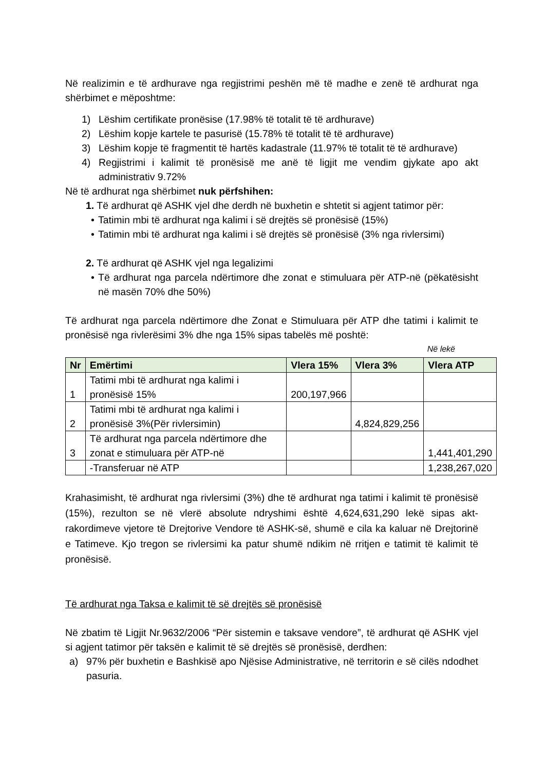Në realizimin e të ardhurave nga regjistrimi peshën më të madhe e zenë të ardhurat nga shërbimet e mëposhtme:
1) Lëshim certifikate pronësise (17.98% të totalit të të ardhurave)
2) Lëshim kopje kartele te pasurisë (15.78% të totalit të të ardhurave)
3) Lëshim kopje të fragmentit të hartës kadastrale (11.97% të totalit të të ardhurave)
4) Regjistrimi i kalimit të pronësisë me anë të ligjit me vendim gjykate apo akt administrativ 9.72%
Në të ardhurat nga shërbimet nuk përfshihen:
1. Të ardhurat që ASHK vjel dhe derdh në buxhetin e shtetit si agjent tatimor për:
• Tatimin mbi të ardhurat nga kalimi i së drejtës së pronësisë (15%)
• Tatimin mbi të ardhurat nga kalimi i së drejtës së pronësisë (3% nga rivlersimi)
2. Të ardhurat që ASHK vjel nga legalizimi
• Të ardhurat nga parcela ndërtimore dhe zonat e stimuluara për ATP-në (pëkatësisht në masën 70% dhe 50%)
Të ardhurat nga parcela ndërtimore dhe Zonat e Stimuluara për ATP dhe tatimi i kalimit te pronësisë nga rivlerësimi 3% dhe nga 15% sipas tabelës më poshtë:
Në lekë
| Nr | Emërtimi | Vlera 15% | Vlera 3% | Vlera ATP |
| --- | --- | --- | --- | --- |
| 1 | Tatimi mbi të ardhurat nga kalimi i pronësisë 15% | 200,197,966 | | |
| 2 | Tatimi mbi të ardhurat nga kalimi i pronësisë 3%(Për rivlersimin) | | 4,824,829,256 | |
| 3 | Të ardhurat nga parcela ndërtimore dhe zonat e stimuluara për ATP-në | | | 1,441,401,290 |
| | -Transferuar në ATP | | | 1,238,267,020 |
Krahasimisht, të ardhurat nga rivlersimi (3%) dhe të ardhurat nga tatimi i kalimit të pronësisë (15%), rezulton se në vlerë absolute ndryshimi është 4,624,631,290 lekë sipas akt-rakordimeve vjetore të Drejtorive Vendore të ASHK-së, shumë e cila ka kaluar në Drejtorinë e Tatimeve. Kjo tregon se rivlersimi ka patur shumë ndikim në rritjen e tatimit të kalimit të pronësisë.
Të ardhurat nga Taksa e kalimit të së drejtës së pronësisë
Në zbatim të Ligjit Nr.9632/2006 “Për sistemin e taksave vendore”, të ardhurat që ASHK vjel si agjent tatimor për taksën e kalimit të së drejtës së pronësisë, derdhen:
a) 97% për buxhetin e Bashkisë apo Njësise Administrative, në territorin e së cilës ndodhet pasuria.